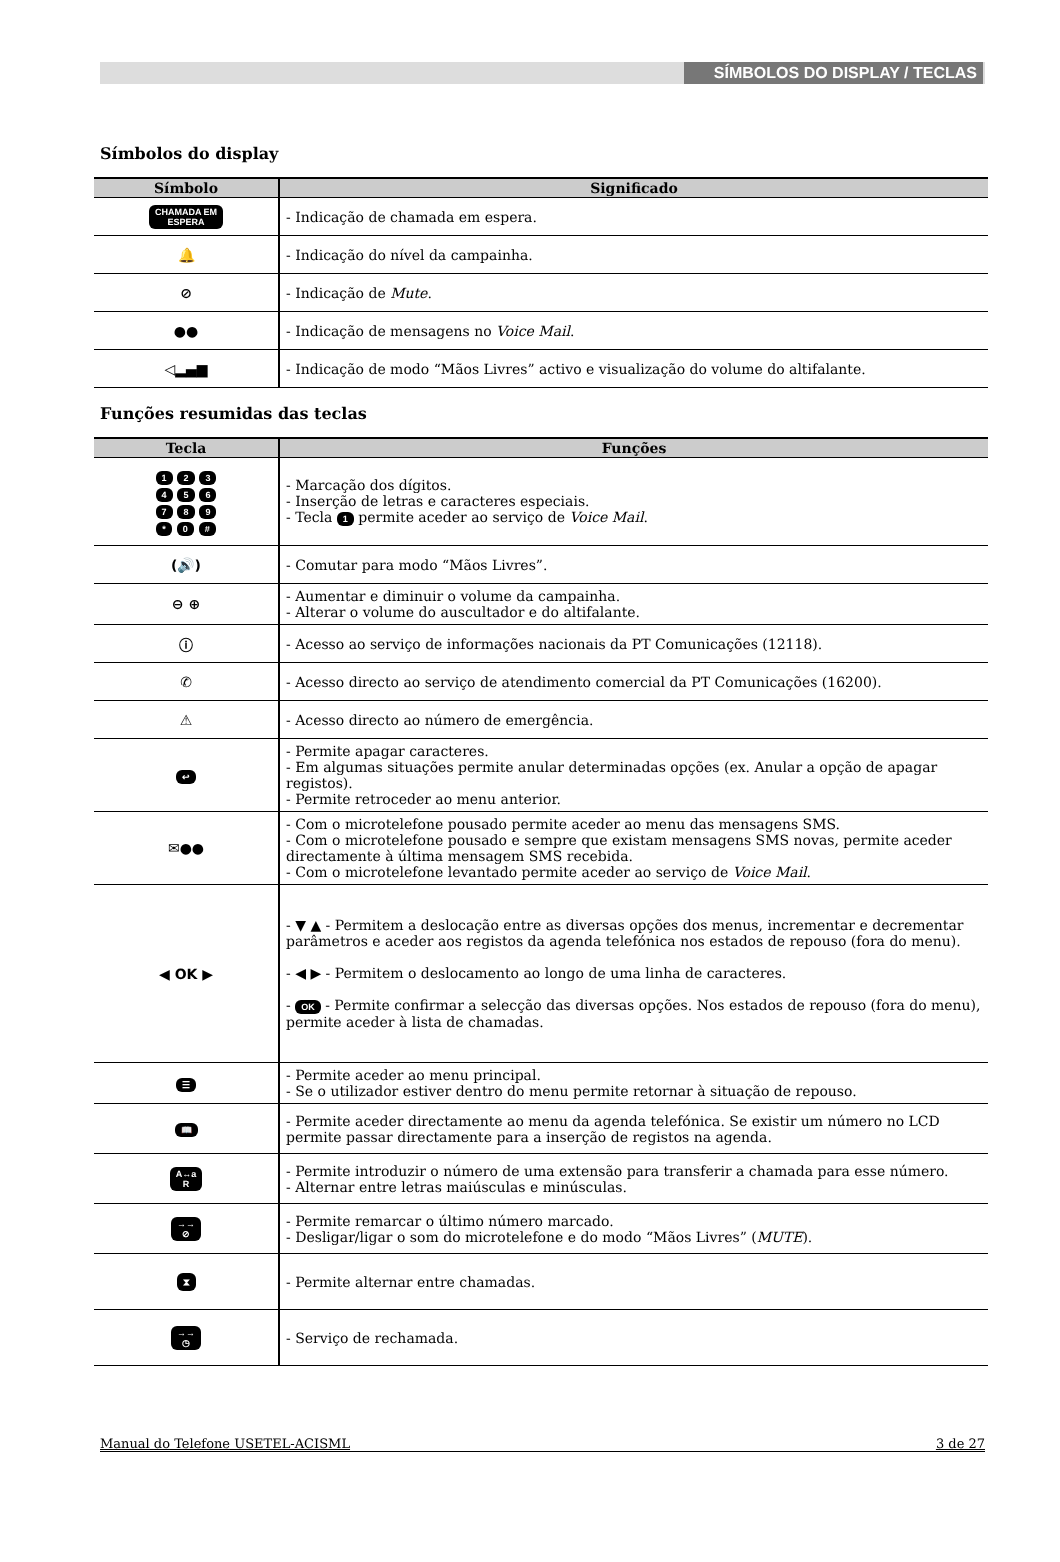SÍMBOLOS DO DISPLAY / TECLAS
Símbolos do display
| Símbolo | Significado |
| --- | --- |
| CHAMADA EM ESPERA | - Indicação de chamada em espera. |
| 🔔 | - Indicação do nível da campainha. |
| ⊘ | - Indicação de Mute . |
| ●● | - Indicação de mensagens no Voice Mail . |
| ◁▂▄▆ | - Indicação de modo “Mãos Livres” activo e visualização do volume do altifalante. |
Funções resumidas das teclas
| Tecla | Funções |
| --- | --- |
| 1 2 3 4 5 6 7 8 9 * 0 # | - Marcação dos dígitos. - Inserção de letras e caracteres especiais. - Tecla 1 permite aceder ao serviço de Voice Mail . |
| (🔊) | - Comutar para modo “Mãos Livres”. |
| ⊖ ⊕ | - Aumentar e diminuir o volume da campainha. - Alterar o volume do auscultador e do altifalante. |
| ⓘ | - Acesso ao serviço de informações nacionais da PT Comunicações (12118). |
| ✆ | - Acesso directo ao serviço de atendimento comercial da PT Comunicações (16200). |
| ⚠ | - Acesso directo ao número de emergência. |
| ↩ | - Permite apagar caracteres. - Em algumas situações permite anular determinadas opções (ex. Anular a opção de apagar registos). - Permite retroceder ao menu anterior. |
| ✉●● | - Com o microtelefone pousado permite aceder ao menu das mensagens SMS. - Com o microtelefone pousado e sempre que existam mensagens SMS novas, permite aceder directamente à última mensagem SMS recebida. - Com o microtelefone levantado permite aceder ao serviço de Voice Mail . |
| ◀ OK ▶ | - ▼ ▲ - Permitem a deslocação entre as diversas opções dos menus, incrementar e decrementar parâmetros e aceder aos registos da agenda telefónica nos estados de repouso (fora do menu). - ◀ ▶ - Permitem o deslocamento ao longo de uma linha de caracteres. - OK - Permite confirmar a selecção das diversas opções. Nos estados de repouso (fora do menu), permite aceder à lista de chamadas. |
| ☰ | - Permite aceder ao menu principal. - Se o utilizador estiver dentro do menu permite retornar à situação de repouso. |
| 📖 | - Permite aceder directamente ao menu da agenda telefónica. Se existir um número no LCD permite passar directamente para a inserção de registos na agenda. |
| A↔a R | - Permite introduzir o número de uma extensão para transferir a chamada para esse número. - Alternar entre letras maiúsculas e minúsculas. |
| →→ ⊘ | - Permite remarcar o último número marcado. - Desligar/ligar o som do microtelefone e do modo “Mãos Livres” ( MUTE ). |
| ⧗ | - Permite alternar entre chamadas. |
| →→ ◷ | - Serviço de rechamada. |
Manual do Telefone USETEL-ACISML 3 de 27